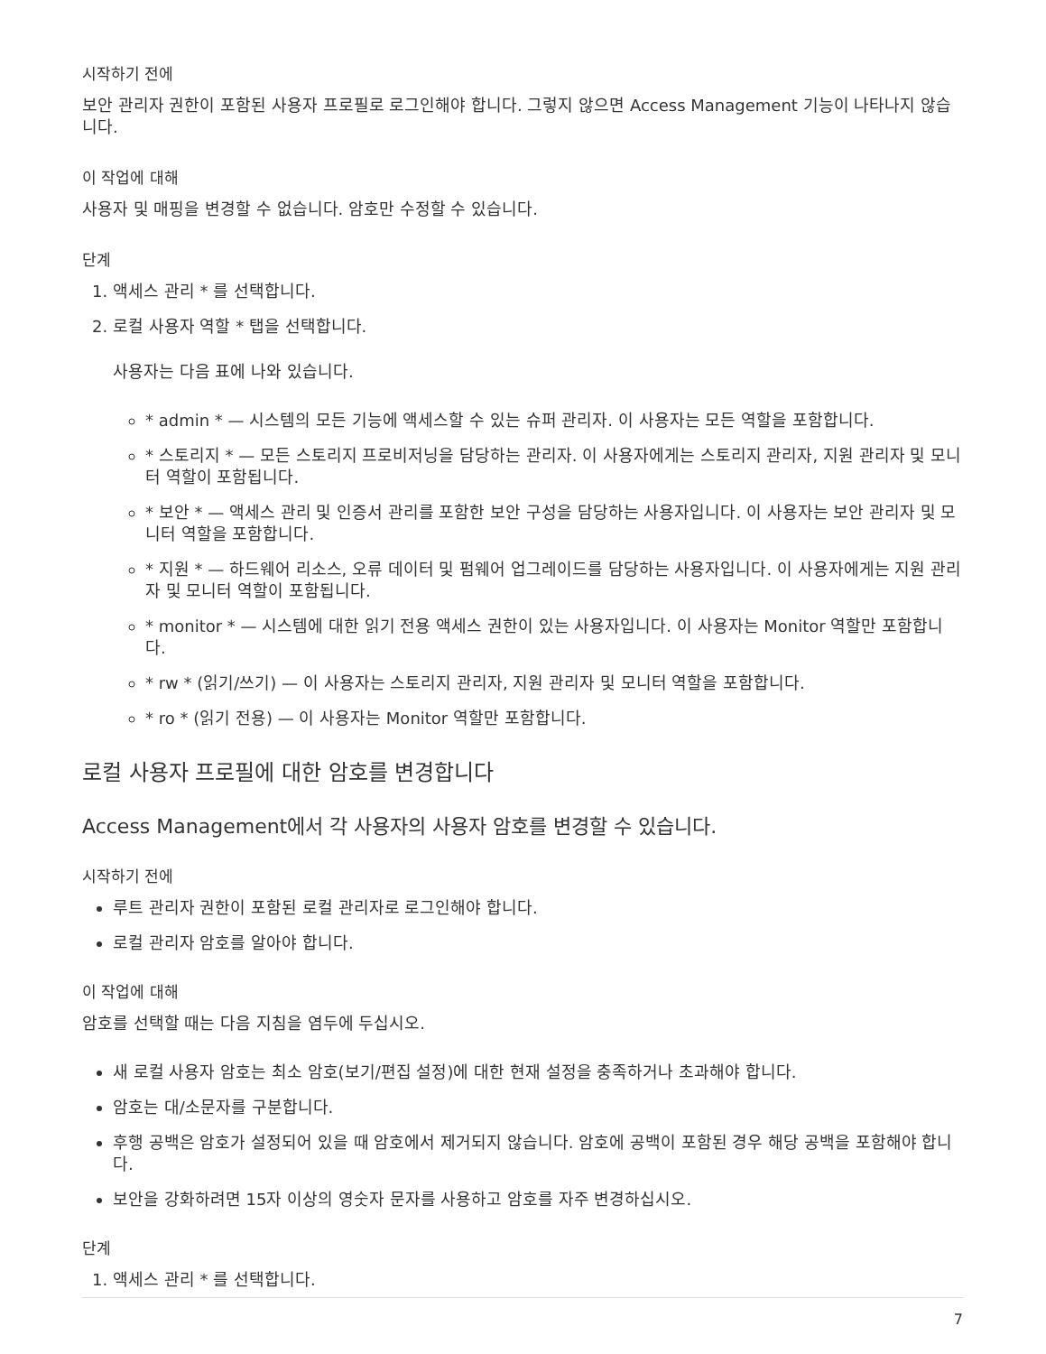시작하기 전에
보안 관리자 권한이 포함된 사용자 프로필로 로그인해야 합니다. 그렇지 않으면 Access Management 기능이 나타나지 않습니다.
이 작업에 대해
사용자 및 매핑을 변경할 수 없습니다. 암호만 수정할 수 있습니다.
단계
1. 액세스 관리 * 를 선택합니다.
2. 로컬 사용자 역할 * 탭을 선택합니다.
사용자는 다음 표에 나와 있습니다.
* admin * — 시스템의 모든 기능에 액세스할 수 있는 슈퍼 관리자. 이 사용자는 모든 역할을 포함합니다.
* 스토리지 * — 모든 스토리지 프로비저닝을 담당하는 관리자. 이 사용자에게는 스토리지 관리자, 지원 관리자 및 모니터 역할이 포함됩니다.
* 보안 * — 액세스 관리 및 인증서 관리를 포함한 보안 구성을 담당하는 사용자입니다. 이 사용자는 보안 관리자 및 모니터 역할을 포함합니다.
* 지원 * — 하드웨어 리소스, 오류 데이터 및 펌웨어 업그레이드를 담당하는 사용자입니다. 이 사용자에게는 지원 관리자 및 모니터 역할이 포함됩니다.
* monitor * — 시스템에 대한 읽기 전용 액세스 권한이 있는 사용자입니다. 이 사용자는 Monitor 역할만 포함합니다.
* rw * (읽기/쓰기) — 이 사용자는 스토리지 관리자, 지원 관리자 및 모니터 역할을 포함합니다.
* ro * (읽기 전용) — 이 사용자는 Monitor 역할만 포함합니다.
로컬 사용자 프로필에 대한 암호를 변경합니다
Access Management에서 각 사용자의 사용자 암호를 변경할 수 있습니다.
시작하기 전에
루트 관리자 권한이 포함된 로컬 관리자로 로그인해야 합니다.
로컬 관리자 암호를 알아야 합니다.
이 작업에 대해
암호를 선택할 때는 다음 지침을 염두에 두십시오.
새 로컬 사용자 암호는 최소 암호(보기/편집 설정)에 대한 현재 설정을 충족하거나 초과해야 합니다.
암호는 대/소문자를 구분합니다.
후행 공백은 암호가 설정되어 있을 때 암호에서 제거되지 않습니다. 암호에 공백이 포함된 경우 해당 공백을 포함해야 합니다.
보안을 강화하려면 15자 이상의 영숫자 문자를 사용하고 암호를 자주 변경하십시오.
단계
1. 액세스 관리 * 를 선택합니다.
7